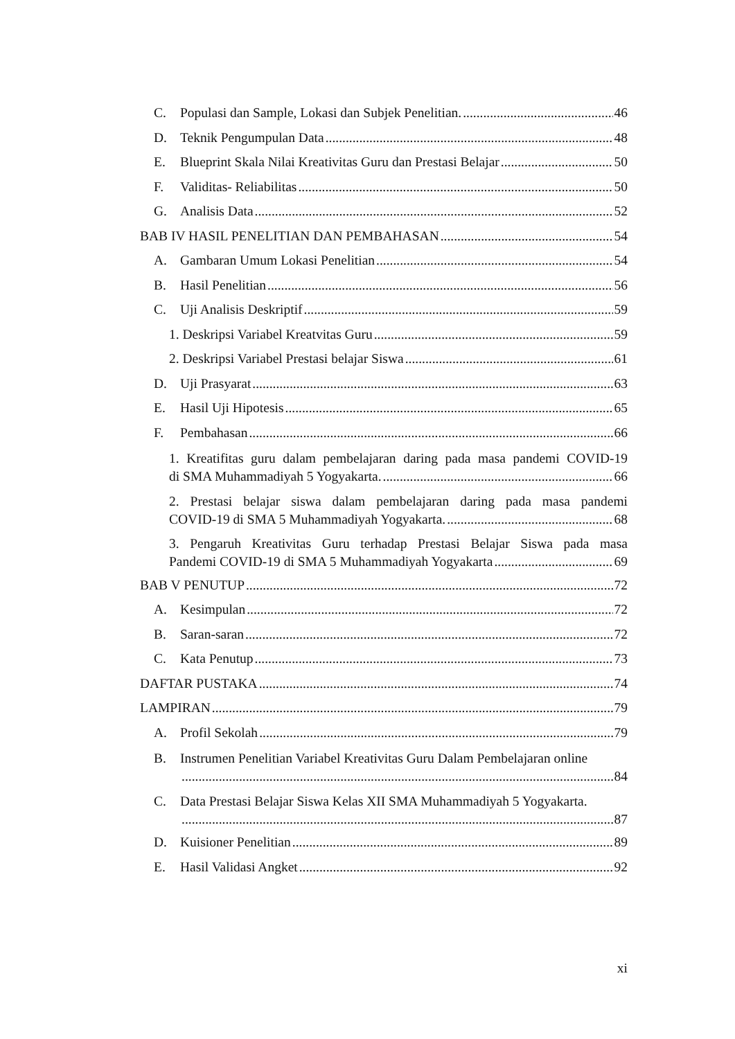C. Populasi dan Sample, Lokasi dan Subjek Penelitian. 46
D. Teknik Pengumpulan Data 48
E. Blueprint Skala Nilai Kreativitas Guru dan Prestasi Belajar 50
F. Validitas- Reliabilitas 50
G. Analisis Data 52
BAB IV HASIL PENELITIAN DAN PEMBAHASAN 54
A. Gambaran Umum Lokasi Penelitian 54
B. Hasil Penelitian 56
C. Uji Analisis Deskriptif 59
1. Deskripsi Variabel Kreatvitas Guru 59
2. Deskripsi Variabel Prestasi belajar Siswa 61
D. Uji Prasyarat 63
E. Hasil Uji Hipotesis 65
F. Pembahasan 66
1. Kreatifitas guru dalam pembelajaran daring pada masa pandemi COVID-19
di SMA Muhammadiyah 5 Yogyakarta. 66
2. Prestasi belajar siswa dalam pembelajaran daring pada masa pandemi
COVID-19 di SMA 5 Muhammadiyah Yogyakarta. 68
3. Pengaruh Kreativitas Guru terhadap Prestasi Belajar Siswa pada masa
Pandemi COVID-19 di SMA 5 Muhammadiyah Yogyakarta 69
BAB V PENUTUP 72
A. Kesimpulan 72
B. Saran-saran 72
C. Kata Penutup 73
DAFTAR PUSTAKA 74
LAMPIRAN 79
A. Profil Sekolah 79
B. Instrumen Penelitian Variabel Kreativitas Guru Dalam Pembelajaran online
84
C. Data Prestasi Belajar Siswa Kelas XII SMA Muhammadiyah 5 Yogyakarta.
87
D. Kuisioner Penelitian 89
E. Hasil Validasi Angket 92
xi